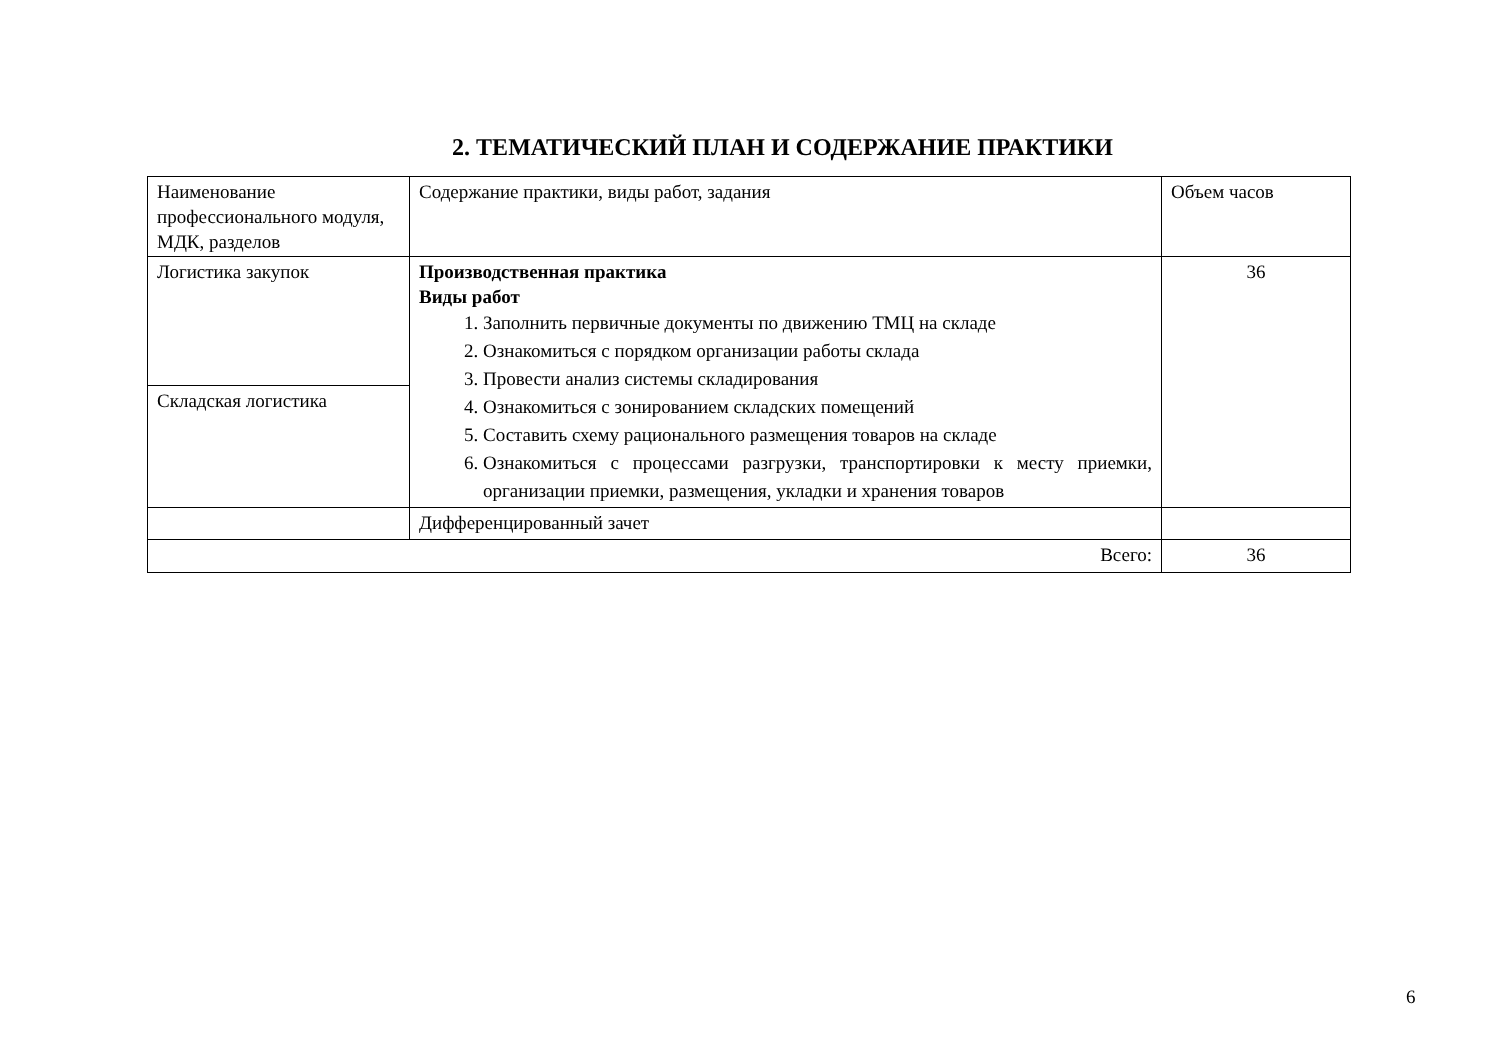2. ТЕМАТИЧЕСКИЙ ПЛАН И СОДЕРЖАНИЕ ПРАКТИКИ
| Наименование профессионального модуля, МДК, разделов | Содержание практики, виды работ, задания | Объем часов |
| Логистика закупок | Производственная практика Виды работ 1. Заполнить первичные документы по движению ТМЦ на складе 2. Ознакомиться с порядком организации работы склада 3. Провести анализ системы складирования 4. Ознакомиться с зонированием складских помещений 5. Составить схему рационального размещения товаров на складе 6. Ознакомиться с процессами разгрузки, транспортировки к месту приемки, организации приемки, размещения, укладки и хранения товаров | 36 |
| Складская логистика | | |
| | Дифференцированный зачет | |
| Всего: | | 36 |
6